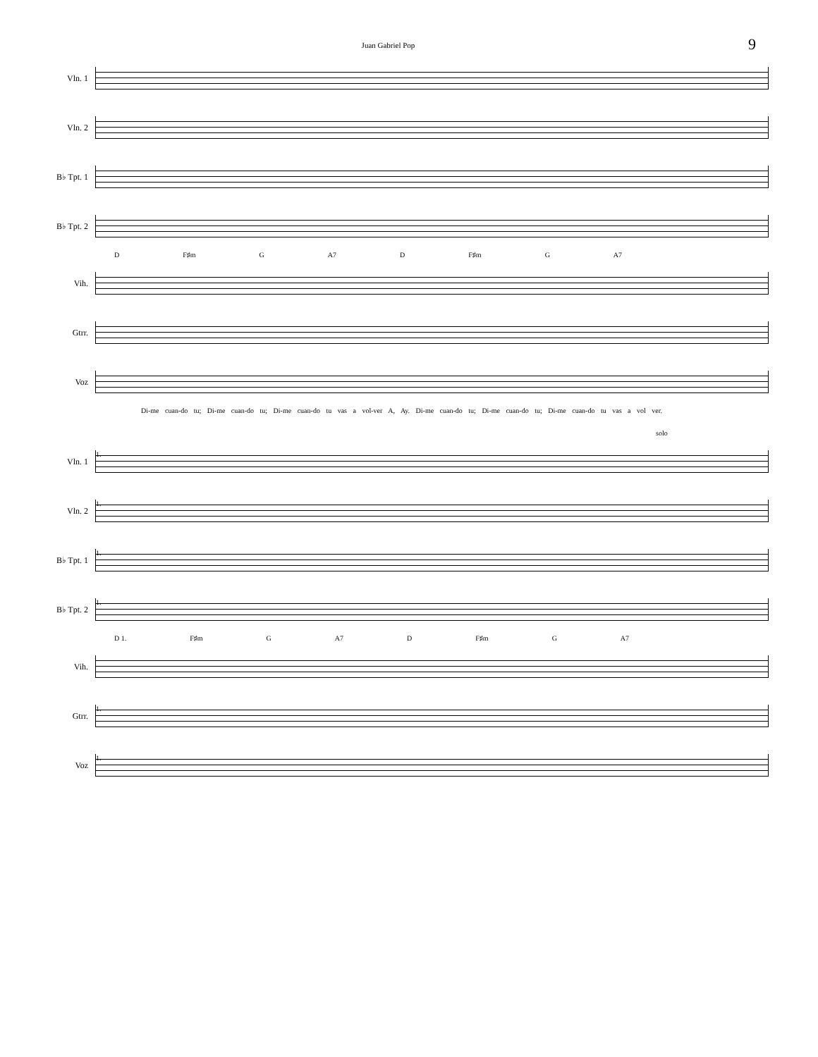Juan Gabriel Pop
9
Vln. 1
Vln. 2
B♭ Tpt. 1
B♭ Tpt. 2
D F♯m G A7 D F♯m G A7
Vih.
Gtrr.
Voz
Di-me cuan-do tu; Di-me cuan-do tu; Di-me cuan-do tu vas a vol-ver A, Ay. Di-me cuan-do tu; Di-me cuan-do tu; Di-me cuan-do tu vas a vol ver.
solo
Vln. 1
1.
Vln. 2
1.
B♭ Tpt. 1
1.
B♭ Tpt. 2
1.
D 1. F♯m G A7 D F♯m G A7
Vih.
Gtrr.
1.
Voz
1.